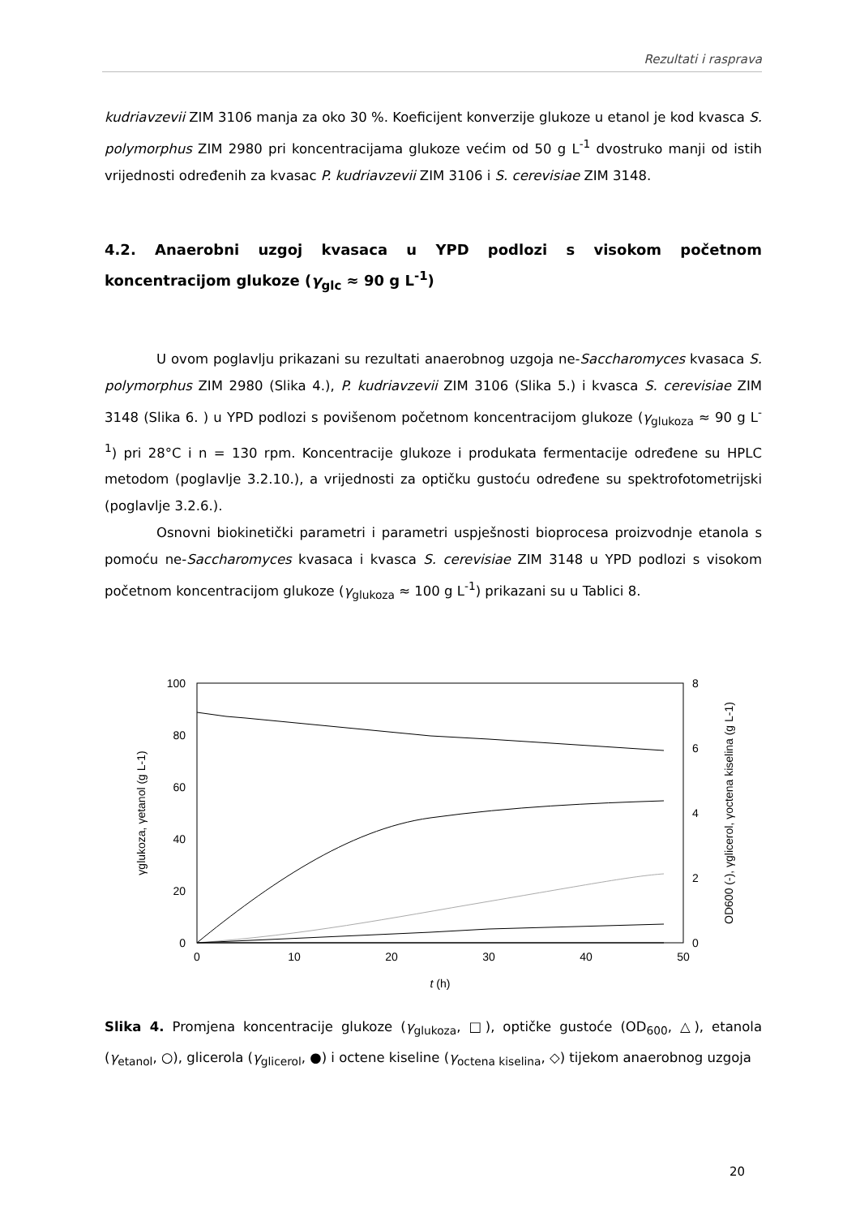Rezultati i rasprava
kudriavzevii ZIM 3106 manja za oko 30 %. Koeficijent konverzije glukoze u etanol je kod kvasca S. polymorphus ZIM 2980 pri koncentracijama glukoze većim od 50 g L<sup>-1</sup> dvostruko manji od istih vrijednosti određenih za kvasac P. kudriavzevii ZIM 3106 i S. cerevisiae ZIM 3148.
4.2. Anaerobni uzgoj kvasaca u YPD podlozi s visokom početnom koncentracijom glukoze (γ<sub>glc</sub> ≈ 90 g L<sup>-1</sup>)
U ovom poglavlju prikazani su rezultati anaerobnog uzgoja ne-Saccharomyces kvasaca S. polymorphus ZIM 2980 (Slika 4.), P. kudriavzevii ZIM 3106 (Slika 5.) i kvasca S. cerevisiae ZIM 3148 (Slika 6. ) u YPD podlozi s povišenom početnom koncentracijom glukoze (γ<sub>glukoza</sub> ≈ 90 g L<sup>-1</sup>) pri 28°C i n = 130 rpm. Koncentracije glukoze i produkata fermentacije određene su HPLC metodom (poglavlje 3.2.10.), a vrijednosti za optičku gustoću određene su spektrofotometrijski (poglavlje 3.2.6.).
Osnovni biokinetički parametri i parametri uspješnosti bioprocesa proizvodnje etanola s pomoću ne-Saccharomyces kvasaca i kvasca S. cerevisiae ZIM 3148 u YPD podlozi s visokom početnom koncentracijom glukoze (γ<sub>glukoza</sub> ≈ 100 g L<sup>-1</sup>) prikazani su u Tablici 8.
100
80
60
40
20
0
8
4
6
2
0
0
10
20
30
40
50
t (h)
γglukoza, γetanol (g L-1)
OD600 (-), γglicerol, γoctena kiselina (g L-1)
Slika 4. Promjena koncentracije glukoze (γ<sub>glukoza</sub>, □), optičke gustoće (OD<sub>600</sub>, △), etanola (γ<sub>etanol</sub>, ○), glicerola (γ<sub>glicerol</sub>, ●) i octene kiseline (γ<sub>octena kiselina</sub>, ◇) tijekom anaerobnog uzgoja
20